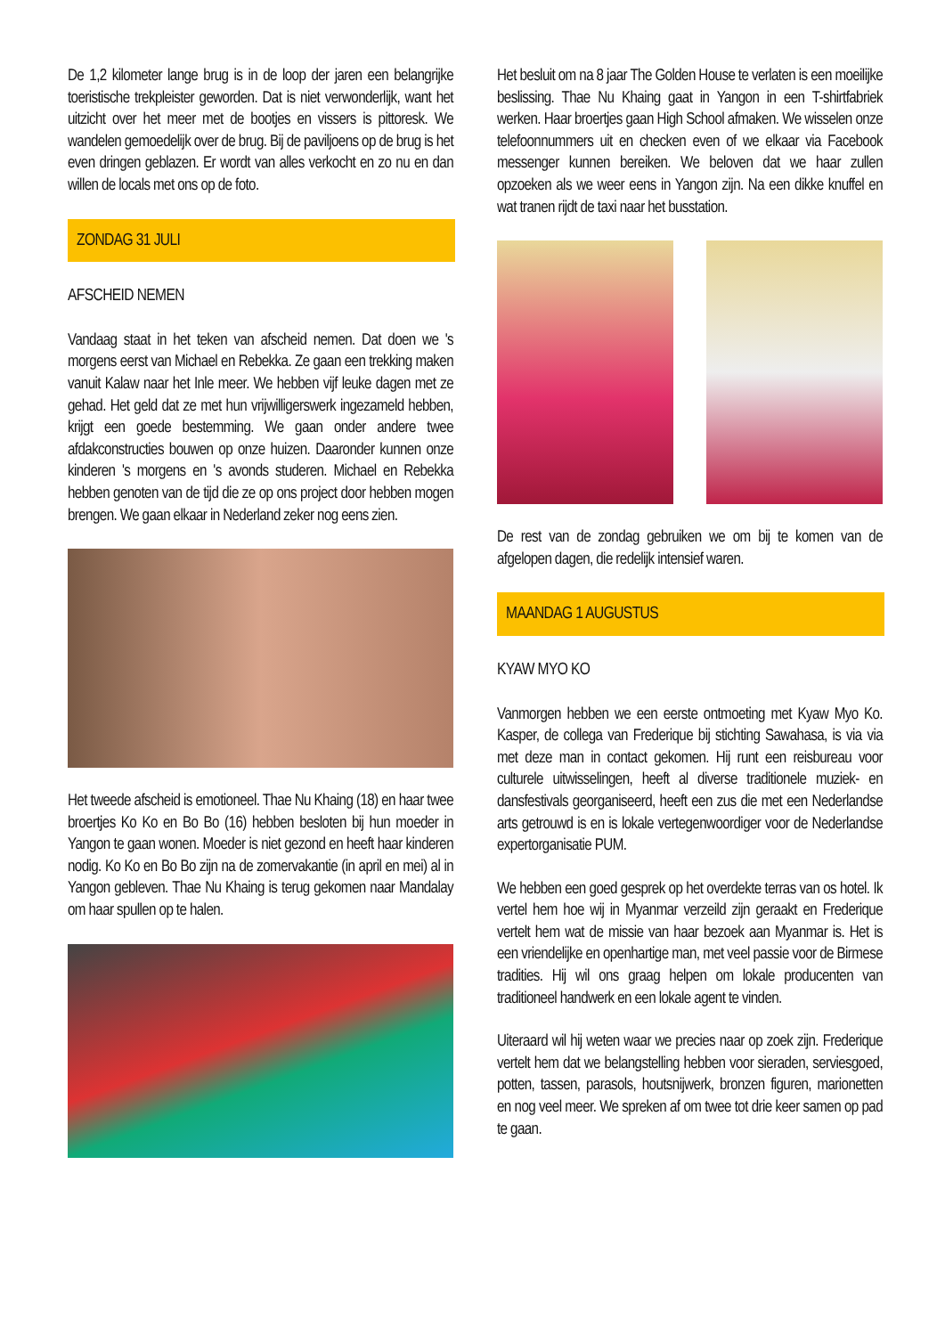De 1,2 kilometer lange brug is in de loop der jaren een belangrijke toeristische trekpleister geworden. Dat is niet verwonderlijk, want het uitzicht over het meer met de bootjes en vissers is pittoresk. We wandelen gemoedelijk over de brug. Bij de paviljoens op de brug is het even dringen geblazen. Er wordt van alles verkocht en zo nu en dan willen de locals met ons op de foto.
ZONDAG 31 JULI
AFSCHEID NEMEN
Vandaag staat in het teken van afscheid nemen. Dat doen we 's morgens eerst van Michael en Rebekka. Ze gaan een trekking maken vanuit Kalaw naar het Inle meer. We hebben vijf leuke dagen met ze gehad. Het geld dat ze met hun vrijwilligerswerk ingezameld hebben, krijgt een goede bestemming. We gaan onder andere twee afdakconstructies bouwen op onze huizen. Daaronder kunnen onze kinderen 's morgens en 's avonds studeren. Michael en Rebekka hebben genoten van de tijd die ze op ons project door hebben mogen brengen. We gaan elkaar in Nederland zeker nog eens zien.
Het tweede afscheid is emotioneel. Thae Nu Khaing (18) en haar twee broertjes Ko Ko en Bo Bo (16) hebben besloten bij hun moeder in Yangon te gaan wonen. Moeder is niet gezond en heeft haar kinderen nodig. Ko Ko en Bo Bo zijn na de zomervakantie (in april en mei) al in Yangon gebleven. Thae Nu Khaing is terug gekomen naar Mandalay om haar spullen op te halen.
Het besluit om na 8 jaar The Golden House te verlaten is een moeilijke beslissing. Thae Nu Khaing gaat in Yangon in een T-shirtfabriek werken. Haar broertjes gaan High School afmaken. We wisselen onze telefoonnummers uit en checken even of we elkaar via Facebook messenger kunnen bereiken. We beloven dat we haar zullen opzoeken als we weer eens in Yangon zijn. Na een dikke knuffel en wat tranen rijdt de taxi naar het busstation.
De rest van de zondag gebruiken we om bij te komen van de afgelopen dagen, die redelijk intensief waren.
MAANDAG 1 AUGUSTUS
KYAW MYO KO
Vanmorgen hebben we een eerste ontmoeting met Kyaw Myo Ko. Kasper, de collega van Frederique bij stichting Sawahasa, is via via met deze man in contact gekomen. Hij runt een reisbureau voor culturele uitwisselingen, heeft al diverse traditionele muziek- en dansfestivals georganiseerd, heeft een zus die met een Nederlandse arts getrouwd is en is lokale vertegenwoordiger voor de Nederlandse expertorganisatie PUM.
We hebben een goed gesprek op het overdekte terras van os hotel. Ik vertel hem hoe wij in Myanmar verzeild zijn geraakt en Frederique vertelt hem wat de missie van haar bezoek aan Myanmar is. Het is een vriendelijke en openhartige man, met veel passie voor de Birmese tradities. Hij wil ons graag helpen om lokale producenten van traditioneel handwerk en een lokale agent te vinden.
Uiteraard wil hij weten waar we precies naar op zoek zijn. Frederique vertelt hem dat we belangstelling hebben voor sieraden, serviesgoed, potten, tassen, parasols, houtsnijwerk, bronzen figuren, marionetten en nog veel meer. We spreken af om twee tot drie keer samen op pad te gaan.